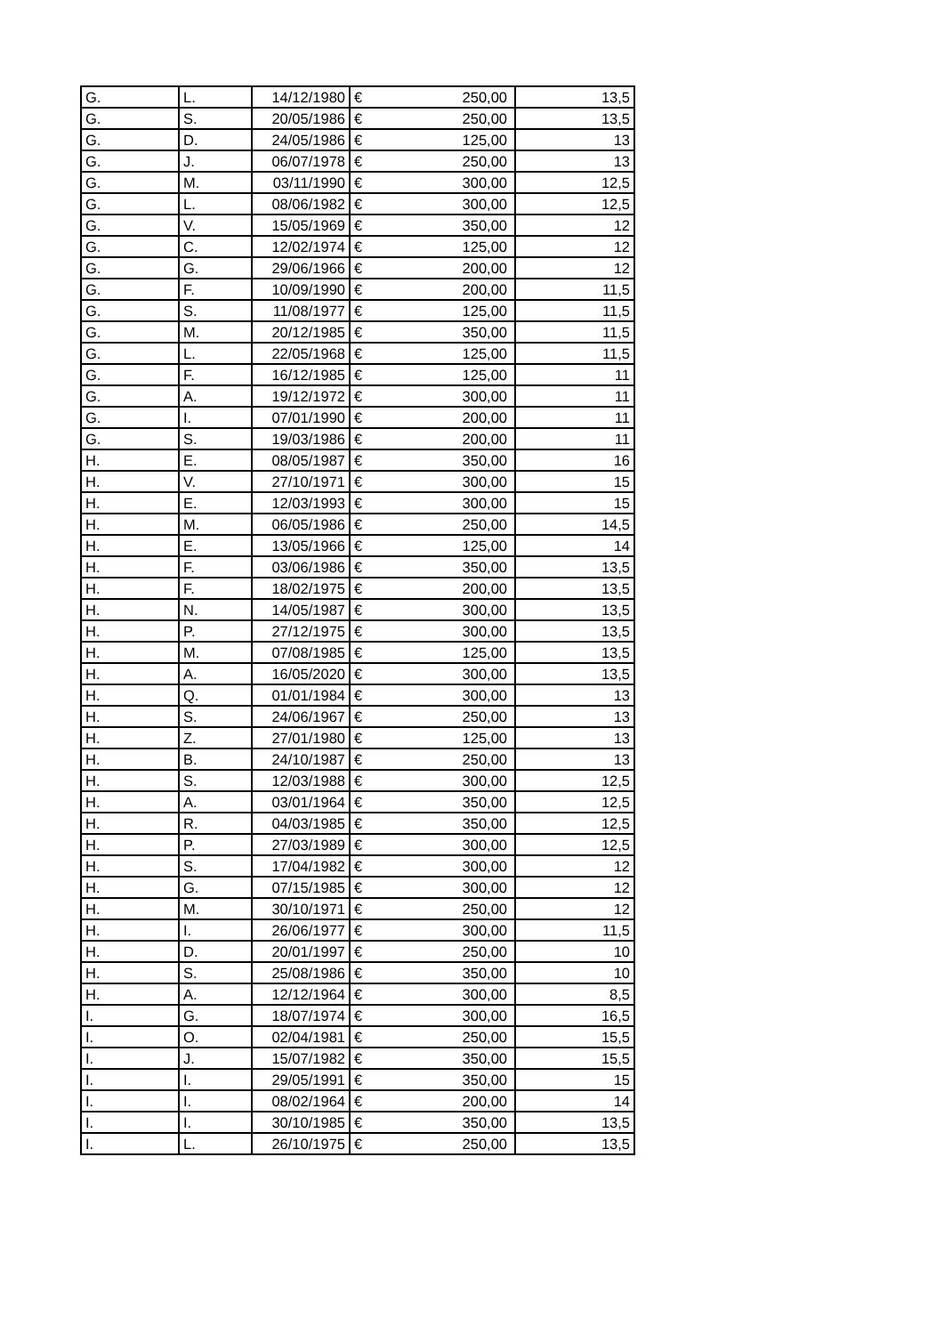| G. | L. | 14/12/1980 | € 250,00 | 13,5 |
| G. | S. | 20/05/1986 | € 250,00 | 13,5 |
| G. | D. | 24/05/1986 | € 125,00 | 13 |
| G. | J. | 06/07/1978 | € 250,00 | 13 |
| G. | M. | 03/11/1990 | € 300,00 | 12,5 |
| G. | L. | 08/06/1982 | € 300,00 | 12,5 |
| G. | V. | 15/05/1969 | € 350,00 | 12 |
| G. | C. | 12/02/1974 | € 125,00 | 12 |
| G. | G. | 29/06/1966 | € 200,00 | 12 |
| G. | F. | 10/09/1990 | € 200,00 | 11,5 |
| G. | S. | 11/08/1977 | € 125,00 | 11,5 |
| G. | M. | 20/12/1985 | € 350,00 | 11,5 |
| G. | L. | 22/05/1968 | € 125,00 | 11,5 |
| G. | F. | 16/12/1985 | € 125,00 | 11 |
| G. | A. | 19/12/1972 | € 300,00 | 11 |
| G. | I. | 07/01/1990 | € 200,00 | 11 |
| G. | S. | 19/03/1986 | € 200,00 | 11 |
| H. | E. | 08/05/1987 | € 350,00 | 16 |
| H. | V. | 27/10/1971 | € 300,00 | 15 |
| H. | E. | 12/03/1993 | € 300,00 | 15 |
| H. | M. | 06/05/1986 | € 250,00 | 14,5 |
| H. | E. | 13/05/1966 | € 125,00 | 14 |
| H. | F. | 03/06/1986 | € 350,00 | 13,5 |
| H. | F. | 18/02/1975 | € 200,00 | 13,5 |
| H. | N. | 14/05/1987 | € 300,00 | 13,5 |
| H. | P. | 27/12/1975 | € 300,00 | 13,5 |
| H. | M. | 07/08/1985 | € 125,00 | 13,5 |
| H. | A. | 16/05/2020 | € 300,00 | 13,5 |
| H. | Q. | 01/01/1984 | € 300,00 | 13 |
| H. | S. | 24/06/1967 | € 250,00 | 13 |
| H. | Z. | 27/01/1980 | € 125,00 | 13 |
| H. | B. | 24/10/1987 | € 250,00 | 13 |
| H. | S. | 12/03/1988 | € 300,00 | 12,5 |
| H. | A. | 03/01/1964 | € 350,00 | 12,5 |
| H. | R. | 04/03/1985 | € 350,00 | 12,5 |
| H. | P. | 27/03/1989 | € 300,00 | 12,5 |
| H. | S. | 17/04/1982 | € 300,00 | 12 |
| H. | G. | 07/15/1985 | € 300,00 | 12 |
| H. | M. | 30/10/1971 | € 250,00 | 12 |
| H. | I. | 26/06/1977 | € 300,00 | 11,5 |
| H. | D. | 20/01/1997 | € 250,00 | 10 |
| H. | S. | 25/08/1986 | € 350,00 | 10 |
| H. | A. | 12/12/1964 | € 300,00 | 8,5 |
| I. | G. | 18/07/1974 | € 300,00 | 16,5 |
| I. | O. | 02/04/1981 | € 250,00 | 15,5 |
| I. | J. | 15/07/1982 | € 350,00 | 15,5 |
| I. | I. | 29/05/1991 | € 350,00 | 15 |
| I. | I. | 08/02/1964 | € 200,00 | 14 |
| I. | I. | 30/10/1985 | € 350,00 | 13,5 |
| I. | L. | 26/10/1975 | € 250,00 | 13,5 |